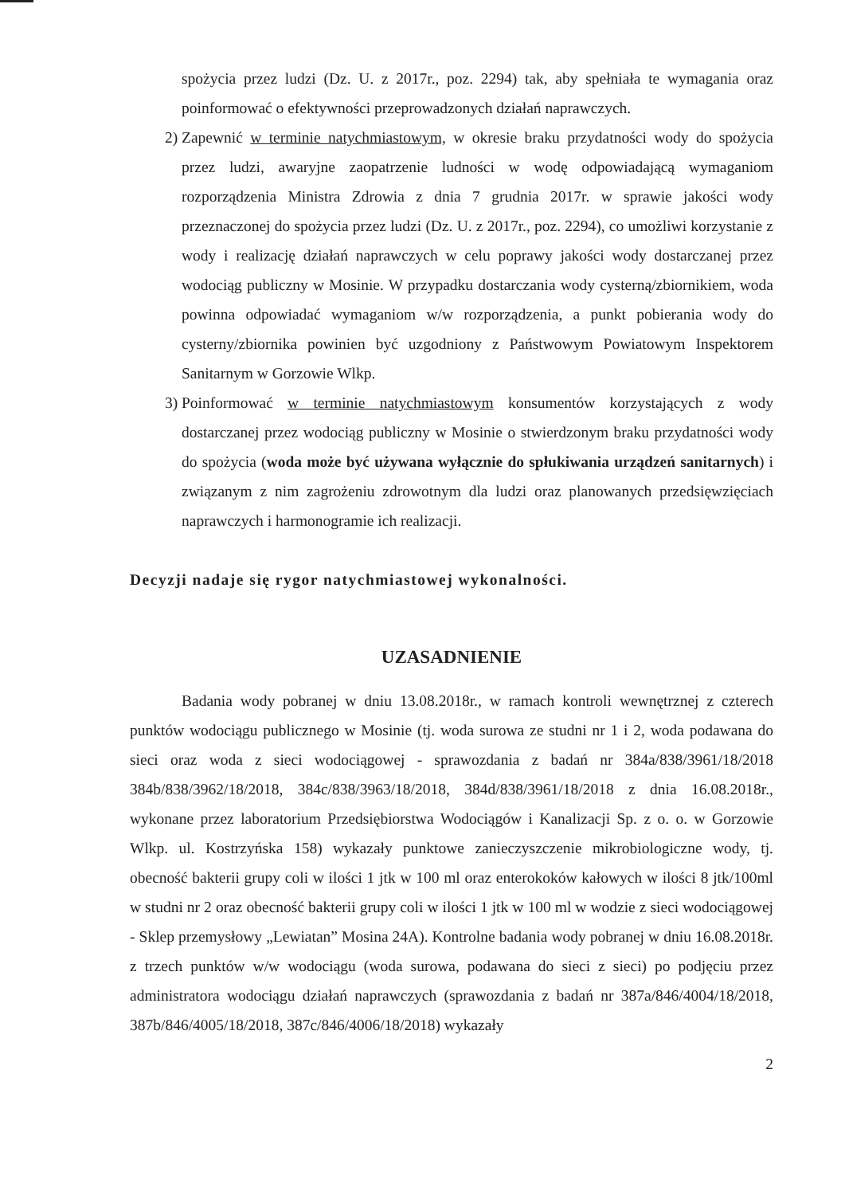spożycia przez ludzi (Dz. U. z 2017r., poz. 2294) tak, aby spełniała te wymagania oraz poinformować o efektywności przeprowadzonych działań naprawczych.
2) Zapewnić w terminie natychmiastowym, w okresie braku przydatności wody do spożycia przez ludzi, awaryjne zaopatrzenie ludności w wodę odpowiadającą wymaganiom rozporządzenia Ministra Zdrowia z dnia 7 grudnia 2017r. w sprawie jakości wody przeznaczonej do spożycia przez ludzi (Dz. U. z 2017r., poz. 2294), co umożliwi korzystanie z wody i realizację działań naprawczych w celu poprawy jakości wody dostarczanej przez wodociąg publiczny w Mosinie. W przypadku dostarczania wody cysterną/zbiornikiem, woda powinna odpowiadać wymaganiom w/w rozporządzenia, a punkt pobierania wody do cysterny/zbiornika powinien być uzgodniony z Państwowym Powiatowym Inspektorem Sanitarnym w Gorzowie Wlkp.
3) Poinformować w terminie natychmiastowym konsumentów korzystających z wody dostarczanej przez wodociąg publiczny w Mosinie o stwierdzonym braku przydatności wody do spożycia (woda może być używana wyłącznie do spłukiwania urządzeń sanitarnych) i związanym z nim zagrożeniu zdrowotnym dla ludzi oraz planowanych przedsięwzięciach naprawczych i harmonogramie ich realizacji.
Decyzji nadaje się rygor natychmiastowej wykonalności.
UZASADNIENIE
Badania wody pobranej w dniu 13.08.2018r., w ramach kontroli wewnętrznej z czterech punktów wodociągu publicznego w Mosinie (tj. woda surowa ze studni nr 1 i 2, woda podawana do sieci oraz woda z sieci wodociągowej - sprawozdania z badań nr 384a/838/3961/18/2018 384b/838/3962/18/2018, 384c/838/3963/18/2018, 384d/838/3961/18/2018 z dnia 16.08.2018r., wykonane przez laboratorium Przedsiębiorstwa Wodociągów i Kanalizacji Sp. z o. o. w Gorzowie Wlkp. ul. Kostrzyńska 158) wykazały punktowe zanieczyszczenie mikrobiologiczne wody, tj. obecność bakterii grupy coli w ilości 1 jtk w 100 ml oraz enterokoków kałowych w ilości 8 jtk/100ml w studni nr 2 oraz obecność bakterii grupy coli w ilości 1 jtk w 100 ml w wodzie z sieci wodociągowej - Sklep przemysłowy „Lewiatan” Mosina 24A). Kontrolne badania wody pobranej w dniu 16.08.2018r. z trzech punktów w/w wodociągu (woda surowa, podawana do sieci z sieci) po podjęciu przez administratora wodociągu działań naprawczych (sprawozdania z badań nr 387a/846/4004/18/2018, 387b/846/4005/18/2018, 387c/846/4006/18/2018) wykazały
2